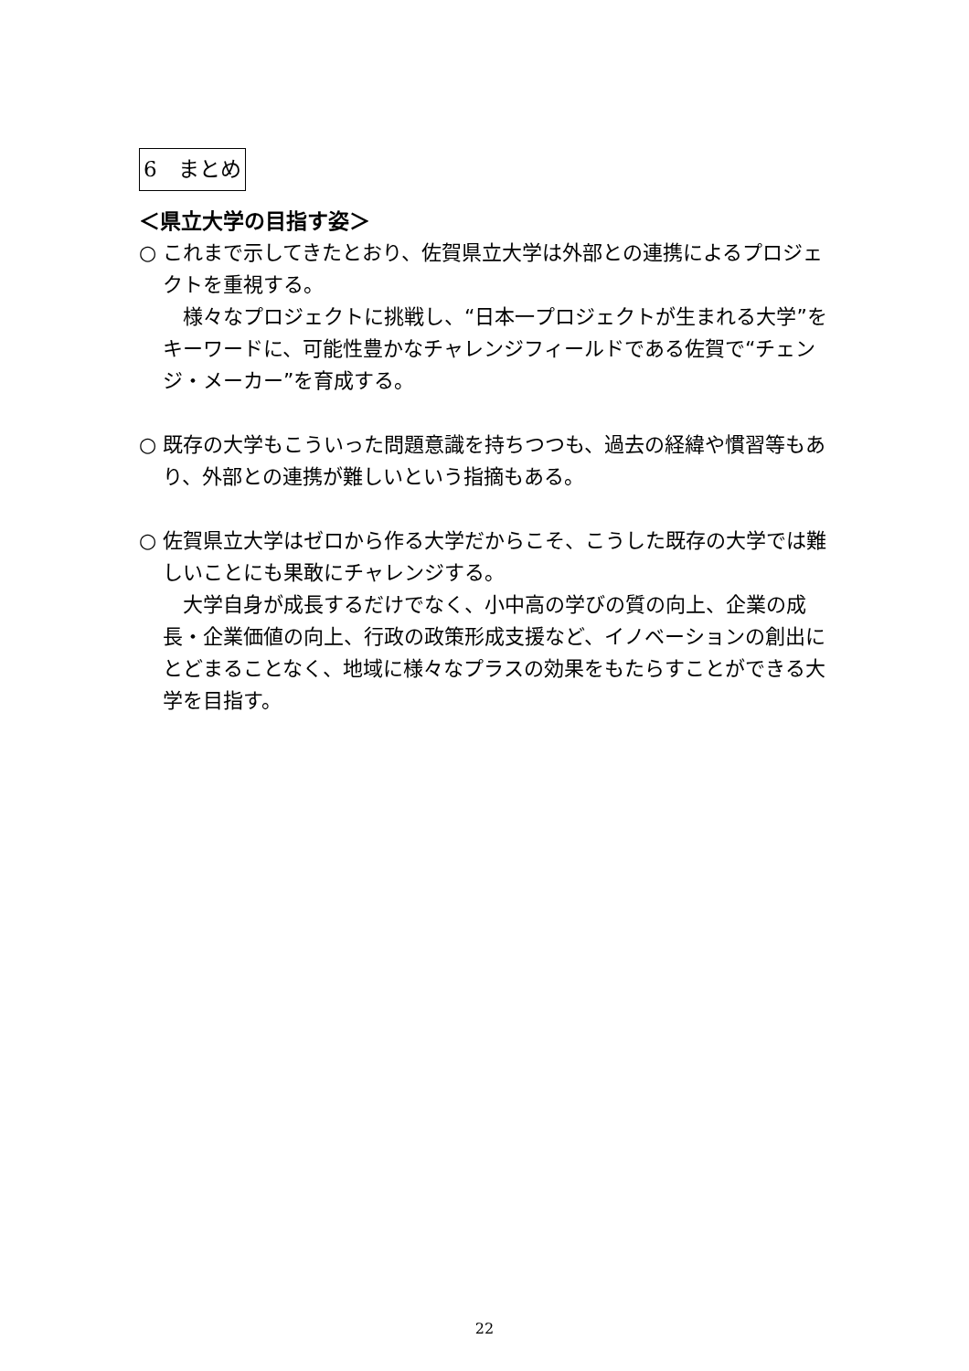6　まとめ
＜県立大学の目指す姿＞
○ これまで示してきたとおり、佐賀県立大学は外部との連携によるプロジェクトを重視する。
　様々なプロジェクトに挑戦し、“日本一プロジェクトが生まれる大学”をキーワードに、可能性豊かなチャレンジフィールドである佐賀で“チェンジ・メーカー”を育成する。
○ 既存の大学もこういった問題意識を持ちつつも、過去の経緯や慣習等もあり、外部との連携が難しいという指摘もある。
○ 佐賀県立大学はゼロから作る大学だからこそ、こうした既存の大学では難しいことにも果敢にチャレンジする。
　大学自身が成長するだけでなく、小中高の学びの質の向上、企業の成長・企業価値の向上、行政の政策形成支援など、イノベーションの創出にとどまることなく、地域に様々なプラスの効果をもたらすことができる大学を目指す。
22